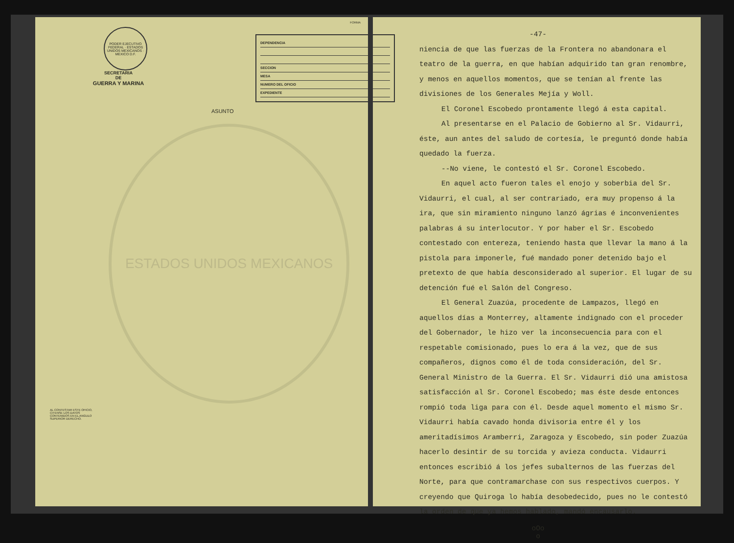FORMA
PODER EJECUTIVO FEDERAL · ESTADOS UNIDOS MEXICANOS · MEXICO D.F.
SECRETARIA
DE
GUERRA Y MARINA
DEPENDENCIA
SECCION
MESA
NUMERO DEL OFICIO
EXPEDIENTE
ASUNTO
ESTADOS UNIDOS MEXICANOS
AL CONTESTAR ESTE OFICIO, CITENSE LOS DATOS CONTENIDOS EN EL ANGULO SUPERIOR DERECHO.
-47-
niencia de que las fuerzas de la Frontera no abandonara el teatro de la guerra, en que habían adquirido tan gran renombre, y menos en aquellos momentos, que se tenían al frente las divisiones de los Generales Mejía y Woll.
El Coronel Escobedo prontamente llegó á esta capital.
Al presentarse en el Palacio de Gobierno al Sr. Vidaurri, éste, aun antes del saludo de cortesía, le preguntó donde había quedado la fuerza.
--No viene, le contestó el Sr. Coronel Escobedo.
En aquel acto fueron tales el enojo y soberbia del Sr. Vidaurri, el cual, al ser contrariado, era muy propenso á la ira, que sin miramiento ninguno lanzó ágrias é inconvenientes palabras á su interlocutor. Y por haber el Sr. Escobedo contestado con entereza, teniendo hasta que llevar la mano á la pistola para imponerle, fué mandado poner detenido bajo el pretexto de que había desconsiderado al superior. El lugar de su detención fué el Salón del Congreso.
El General Zuazúa, procedente de Lampazos, llegó en aquellos días a Monterrey, altamente indignado con el proceder del Gobernador, le hizo ver la inconsecuencia para con el respetable comisionado, pues lo era á la vez, que de sus compañeros, dignos como él de toda consideración, del Sr. General Ministro de la Guerra. El Sr. Vidaurri dió una amistosa satisfacción al Sr. Coronel Escobedo; mas éste desde entonces rompió toda liga para con él. Desde aquel momento el mismo Sr. Vidaurri había cavado honda divisoria entre él y los ameritadísimos Aramberri, Zaragoza y Escobedo, sin poder Zuazúa hacerlo desintir de su torcida y avieza conducta. Vidaurri entonces escribió á los jefes subalternos de las fuerzas del Norte, para que contramarchase con sus respectivos cuerpos. Y creyendo que Quiroga lo había desobedecido, pues no le contestó la orden de que ya hemos hablado, mandó encausarlo.
oOo
o